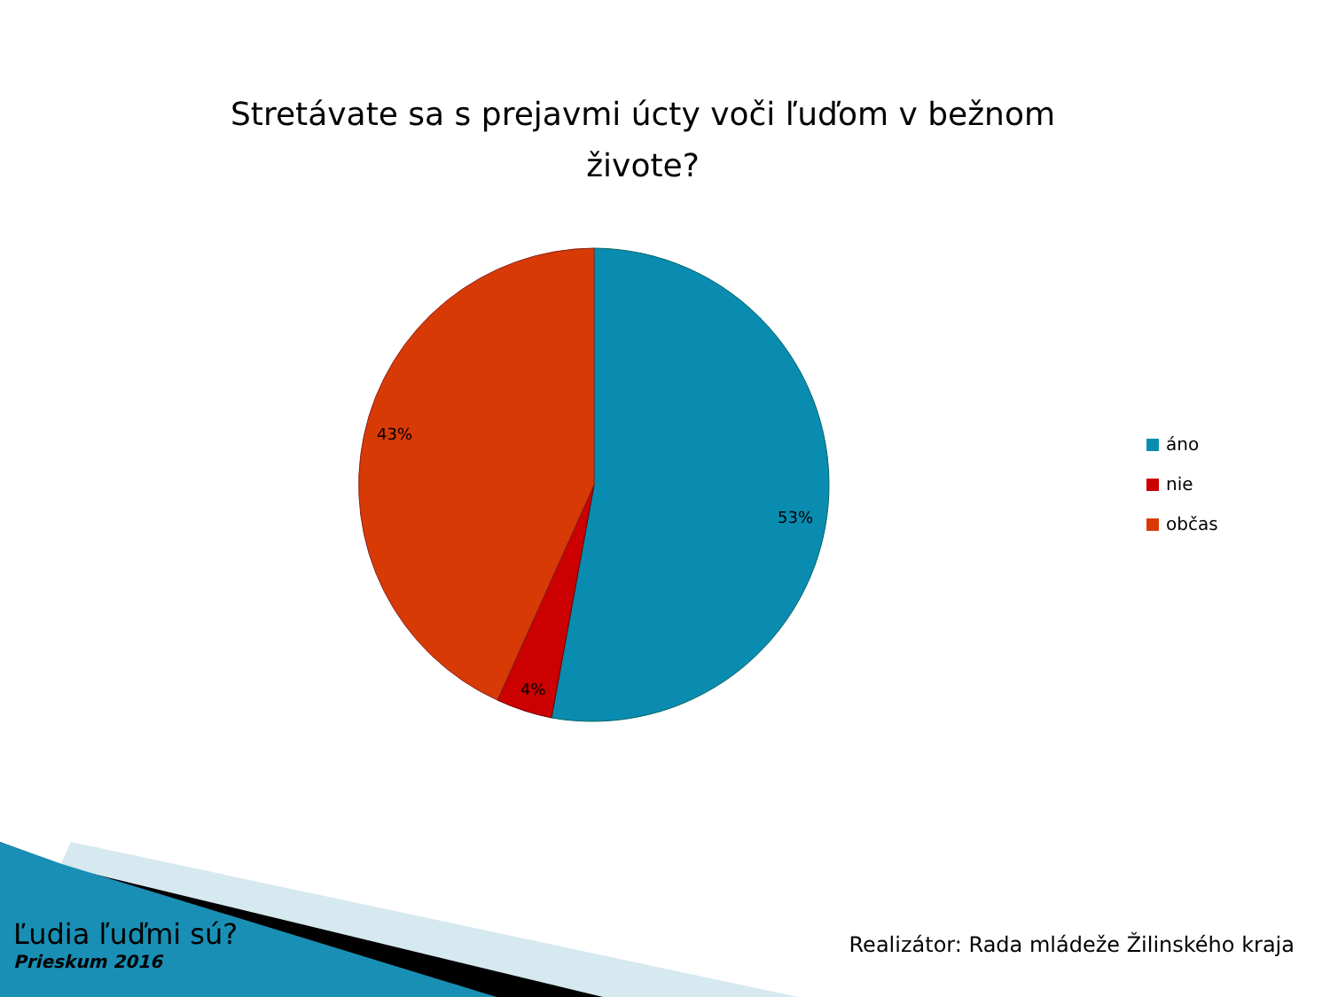Stretávate sa s prejavmi úcty voči ľuďom v bežnom
živote?
53%
4%
43%
áno
nie
občas
Ľudia ľuďmi sú?
Prieskum 2016
Realizátor: Rada mládeže Žilinského kraja